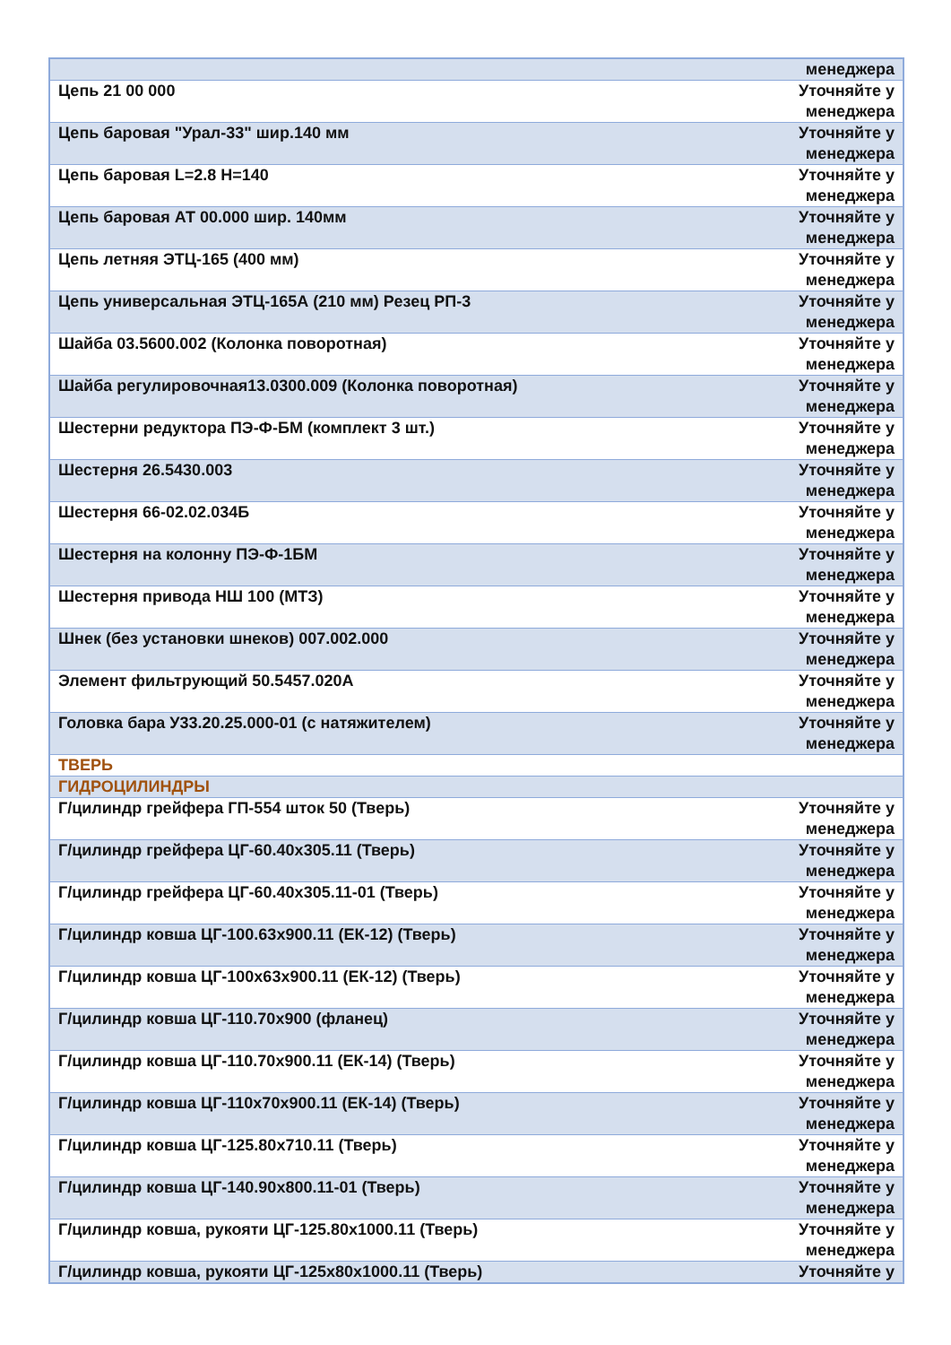| | менеджера |
| Цепь 21 00 000 | Уточняйте у менеджера |
| Цепь баровая "Урал-33" шир.140 мм | Уточняйте у менеджера |
| Цепь баровая L=2.8 H=140 | Уточняйте у менеджера |
| Цепь баровая АТ 00.000 шир. 140мм | Уточняйте у менеджера |
| Цепь летняя ЭТЦ-165 (400 мм) | Уточняйте у менеджера |
| Цепь универсальная ЭТЦ-165А (210 мм) Резец РП-3 | Уточняйте у менеджера |
| Шайба 03.5600.002 (Колонка поворотная) | Уточняйте у менеджера |
| Шайба регулировочная13.0300.009 (Колонка поворотная) | Уточняйте у менеджера |
| Шестерни редуктора ПЭ-Ф-БМ (комплект 3 шт.) | Уточняйте у менеджера |
| Шестерня 26.5430.003 | Уточняйте у менеджера |
| Шестерня 66-02.02.034Б | Уточняйте у менеджера |
| Шестерня на колонну ПЭ-Ф-1БМ | Уточняйте у менеджера |
| Шестерня привода НШ 100 (МТЗ) | Уточняйте у менеджера |
| Шнек (без установки шнеков) 007.002.000 | Уточняйте у менеджера |
| Элемент фильтрующий 50.5457.020А | Уточняйте у менеджера |
| Головка бара У33.20.25.000-01 (с натяжителем) | Уточняйте у менеджера |
| ТВЕРЬ | |
| ГИДРОЦИЛИНДРЫ | |
| Г/цилиндр грейфера ГП-554 шток 50 (Тверь) | Уточняйте у менеджера |
| Г/цилиндр грейфера ЦГ-60.40х305.11 (Тверь) | Уточняйте у менеджера |
| Г/цилиндр грейфера ЦГ-60.40х305.11-01 (Тверь) | Уточняйте у менеджера |
| Г/цилиндр ковша ЦГ-100.63х900.11 (ЕК-12) (Тверь) | Уточняйте у менеджера |
| Г/цилиндр ковша ЦГ-100х63х900.11 (ЕК-12) (Тверь) | Уточняйте у менеджера |
| Г/цилиндр ковша ЦГ-110.70х900 (фланец) | Уточняйте у менеджера |
| Г/цилиндр ковша ЦГ-110.70х900.11 (ЕК-14) (Тверь) | Уточняйте у менеджера |
| Г/цилиндр ковша ЦГ-110х70х900.11 (ЕК-14) (Тверь) | Уточняйте у менеджера |
| Г/цилиндр ковша ЦГ-125.80х710.11 (Тверь) | Уточняйте у менеджера |
| Г/цилиндр ковша ЦГ-140.90х800.11-01 (Тверь) | Уточняйте у менеджера |
| Г/цилиндр ковша, рукояти ЦГ-125.80х1000.11 (Тверь) | Уточняйте у менеджера |
| Г/цилиндр ковша, рукояти ЦГ-125х80х1000.11 (Тверь) | Уточняйте у |